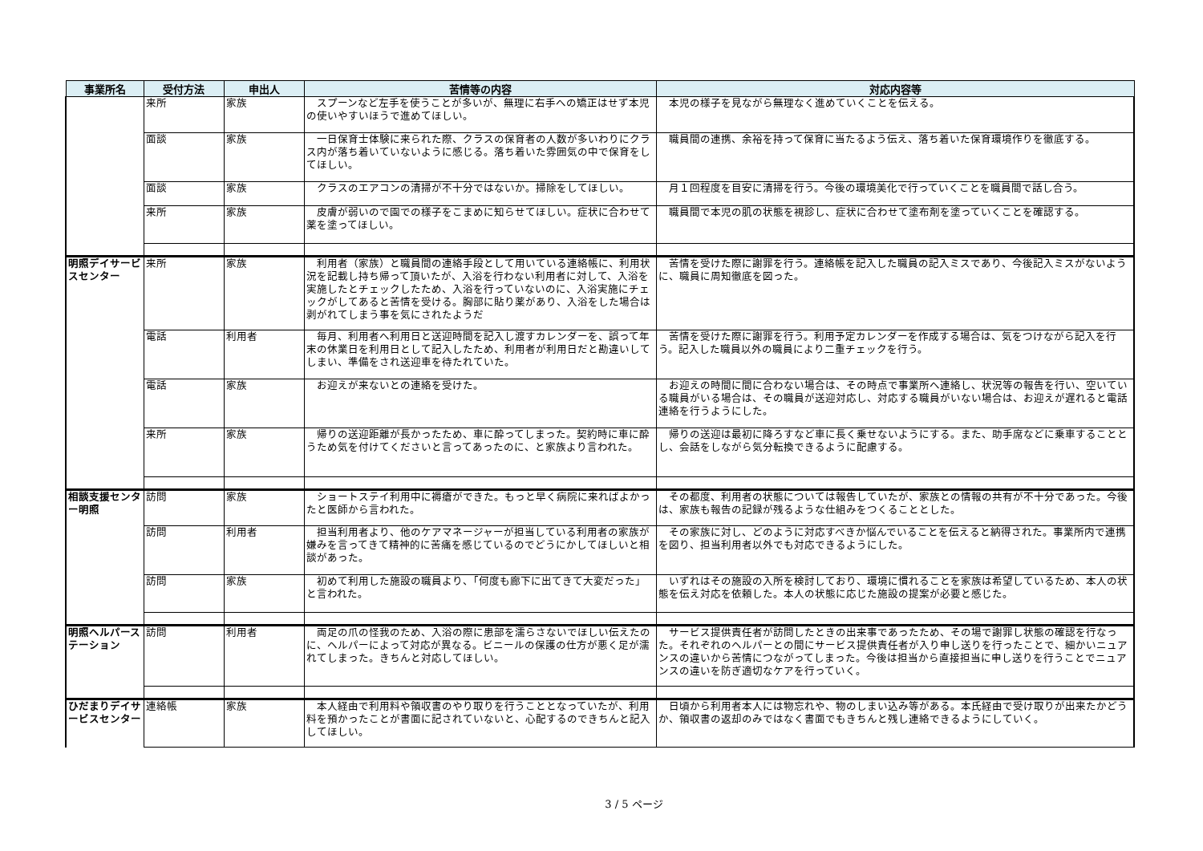| 事業所名 | 受付方法 | 申出人 | 苦情等の内容 | 対応内容等 |
| --- | --- | --- | --- | --- |
| | 来所 | 家族 | スプーンなど左手を使うことが多いが、無理に右手への矯正はせず本児の使いやすいほうで進めてほしい。 | 本児の様子を見ながら無理なく進めていくことを伝える。 |
| | 面談 | 家族 | 一日保育士体験に来られた際、クラスの保育者の人数が多いわりにクラス内が落ち着いていないように感じる。落ち着いた雰囲気の中で保育をしてほしい。 | 職員間の連携、余裕を持って保育に当たるよう伝え、落ち着いた保育環境作りを徹底する。 |
| | 面談 | 家族 | クラスのエアコンの清掃が不十分ではないか。掃除をしてほしい。 | 月１回程度を目安に清掃を行う。今後の環境美化で行っていくことを職員間で話し合う。 |
| | 来所 | 家族 | 皮膚が弱いので園での様子をこまめに知らせてほしい。症状に合わせて薬を塗ってほしい。 | 職員間で本児の肌の状態を視診し、症状に合わせて塗布剤を塗っていくことを確認する。 |
| 明照デイサービスセンター | 来所 | 家族 | 利用者（家族）と職員間の連絡手段として用いている連絡帳に、利用状況を記載し持ち帰って頂いたが、入浴を行わない利用者に対して、入浴を実施したとチェックしたため、入浴を行っていないのに、入浴実施にチェックがしてあると苦情を受ける。胸部に貼り薬があり、入浴をした場合は剥がれてしまう事を気にされたようだ | 苦情を受けた際に謝罪を行う。連絡帳を記入した職員の記入ミスであり、今後記入ミスがないように、職員に周知徹底を図った。 |
| | 電話 | 利用者 | 毎月、利用者へ利用日と送迎時間を記入し渡すカレンダーを、誤って年末の休業日を利用日として記入したため、利用者が利用日だと勘違いしてしまい、準備をされ送迎車を待たれていた。 | 苦情を受けた際に謝罪を行う。利用予定カレンダーを作成する場合は、気をつけながら記入を行う。記入した職員以外の職員により二重チェックを行う。 |
| | 電話 | 家族 | お迎えが来ないとの連絡を受けた。 | お迎えの時間に間に合わない場合は、その時点で事業所へ連絡し、状況等の報告を行い、空いている職員がいる場合は、その職員が送迎対応し、対応する職員がいない場合は、お迎えが遅れると電話連絡を行うようにした。 |
| | 来所 | 家族 | 帰りの送迎距離が長かったため、車に酔ってしまった。契約時に車に酔うため気を付けてくださいと言ってあったのに、と家族より言われた。 | 帰りの送迎は最初に降ろすなど車に長く乗せないようにする。また、助手席などに乗車することとし、会話をしながら気分転換できるように配慮する。 |
| 相談支援センター明照 | 訪問 | 家族 | ショートステイ利用中に褥瘡ができた。もっと早く病院に来ればよかったと医師から言われた。 | その都度、利用者の状態については報告していたが、家族との情報の共有が不十分であった。今後は、家族も報告の記録が残るような仕組みをつくることとした。 |
| | 訪問 | 利用者 | 担当利用者より、他のケアマネージャーが担当している利用者の家族が嫌みを言ってきて精神的に苦痛を感じているのでどうにかしてほしいと相談があった。 | その家族に対し、どのように対応すべきか悩んでいることを伝えると納得された。事業所内で連携を図り、担当利用者以外でも対応できるようにした。 |
| | 訪問 | 家族 | 初めて利用した施設の職員より、「何度も廊下に出てきて大変だった」と言われた。 | いずれはその施設の入所を検討しており、環境に慣れることを家族は希望しているため、本人の状態を伝え対応を依頼した。本人の状態に応じた施設の提案が必要と感じた。 |
| 明照ヘルパーステーション | 訪問 | 利用者 | 両足の爪の怪我のため、入浴の際に患部を濡らさないでほしい伝えたのに、ヘルパーによって対応が異なる。ビニールの保護の仕方が悪く足が濡れてしまった。きちんと対応してほしい。 | サービス提供責任者が訪問したときの出来事であったため、その場で謝罪し状態の確認を行なった。それぞれのヘルパーとの間にサービス提供責任者が入り申し送りを行ったことで、細かいニュアンスの違いから苦情につながってしまった。今後は担当から直接担当に申し送りを行うことでニュアンスの違いを防ぎ適切なケアを行っていく。 |
| ひだまりデイサービスセンター | 連絡帳 | 家族 | 本人経由で利用料や領収書のやり取りを行うこととなっていたが、利用料を預かったことが書面に記されていないと、心配するのできちんと記入してほしい。 | 日頃から利用者本人には物忘れや、物のしまい込み等がある。本氏経由で受け取りが出来たかどうか、領収書の返却のみではなく書面でもきちんと残し連絡できるようにしていく。 |
3 / 5 ページ